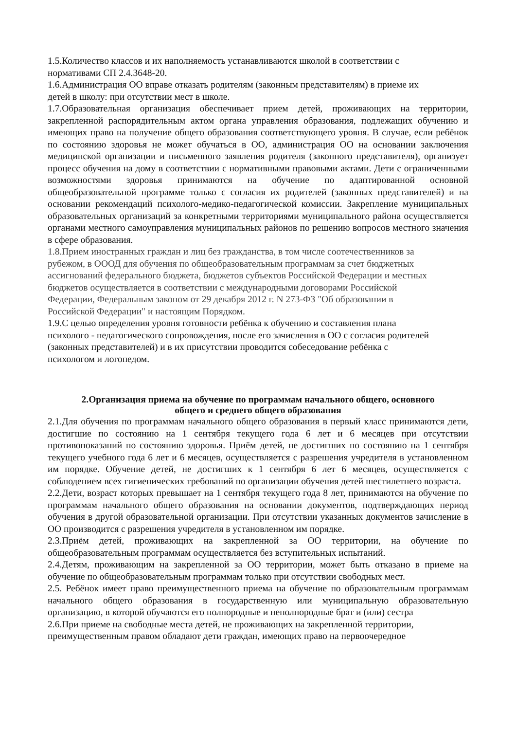1.5.Количество классов и их наполняемость устанавливаются школой в соответствии с
нормативами СП 2.4.3648-20.
1.6.Администрация ОО вправе отказать родителям (законным представителям) в приеме их
детей в школу: при отсутствии мест в школе.
1.7.Образовательная организация обеспечивает прием детей, проживающих на территории, закрепленной распорядительным актом органа управления образования, подлежащих обучению и имеющих право на получение общего образования соответствующего уровня. В случае, если ребёнок по состоянию здоровья не может обучаться в ОО, администрация ОО на основании заключения медицинской организации и письменного заявления родителя (законного представителя), организует процесс обучения на дому в соответствии с нормативными правовыми актами. Дети с ограниченными возможностями здоровья принимаются на обучение по адаптированной основной общеобразовательной программе только с согласия их родителей (законных представителей) и на основании рекомендаций психолого-медико-педагогической комиссии. Закрепление муниципальных образовательных организаций за конкретными территориями муниципального района осуществляется органами местного самоуправления муниципальных районов по решению вопросов местного значения в сфере образования.
1.8.Прием иностранных граждан и лиц без гражданства, в том числе соотечественников за
рубежом, в ОООД для обучения по общеобразовательным программам за счет бюджетных
ассигнований федерального бюджета, бюджетов субъектов Российской Федерации и местных
бюджетов осуществляется в соответствии с международными договорами Российской
Федерации, Федеральным законом от 29 декабря 2012 г. N 273-ФЗ "Об образовании в
Российской Федерации" и настоящим Порядком.
1.9.С целью определения уровня готовности ребёнка к обучению и составления плана
психолого - педагогического сопровождения, после его зачисления в ОО с согласия родителей
(законных представителей) и в их присутствии проводится собеседование ребёнка с
психологом и логопедом.
2.Организация приема на обучение по программам начального общего, основного
общего и среднего общего образования
2.1.Для обучения по программам начального общего образования в первый класс принимаются дети, достигшие по состоянию на 1 сентября текущего года 6 лет и 6 месяцев при отсутствии противопоказаний по состоянию здоровья. Приём детей, не достигших по состоянию на 1 сентября текущего учебного года 6 лет и 6 месяцев, осуществляется с разрешения учредителя в установленном им порядке. Обучение детей, не достигших к 1 сентября 6 лет 6 месяцев, осуществляется с соблюдением всех гигиенических требований по организации обучения детей шестилетнего возраста.
2.2.Дети, возраст которых превышает на 1 сентября текущего года 8 лет, принимаются на обучение по программам начального общего образования на основании документов, подтверждающих период обучения в другой образовательной организации. При отсутствии указанных документов зачисление в ОО производится с разрешения учредителя в установленном им порядке.
2.3.Приём детей, проживающих на закрепленной за ОО территории, на обучение по общеобразовательным программам осуществляется без вступительных испытаний.
2.4.Детям, проживающим на закрепленной за ОО территории, может быть отказано в приеме на обучение по общеобразовательным программам только при отсутствии свободных мест.
2.5. Ребёнок имеет право преимущественного приема на обучение по образовательным программам начального общего образования в государственную или муниципальную образовательную организацию, в которой обучаются его полнородные и неполнородные брат и (или) сестра
2.6.При приеме на свободные места детей, не проживающих на закрепленной территории,
преимущественным правом обладают дети граждан, имеющих право на первоочередное